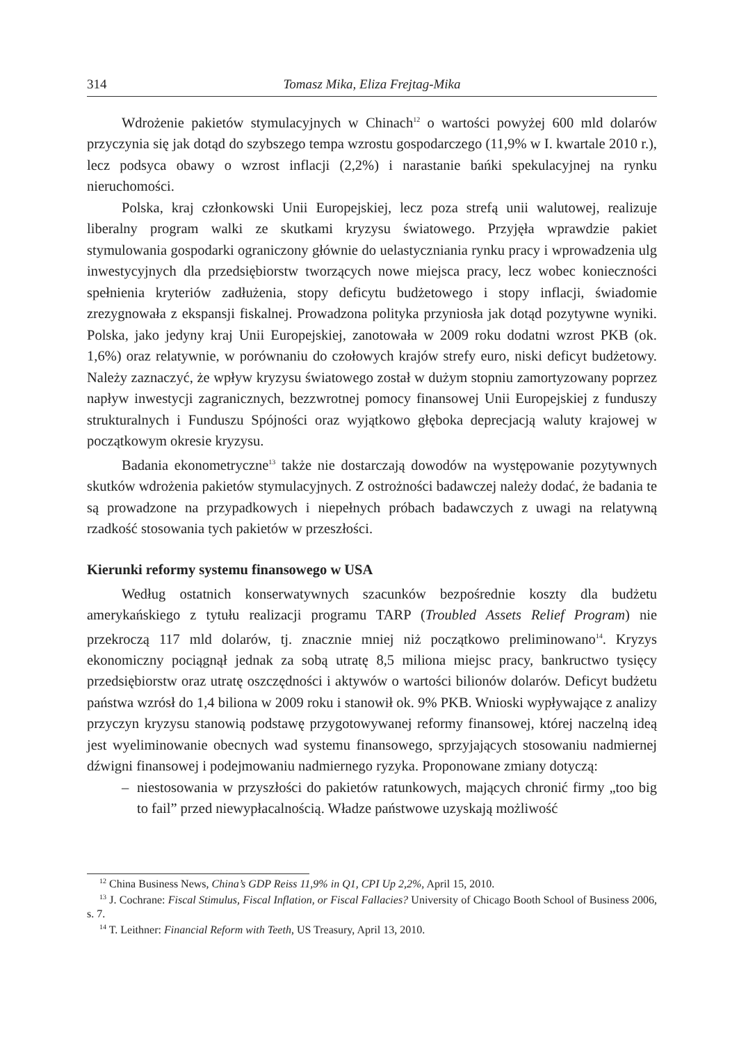314 Tomasz Mika, Eliza Frejtag-Mika
Wdrożenie pakietów stymulacyjnych w Chinach<sup>12</sup> o wartości powyżej 600 mld dolarów przyczynia się jak dotąd do szybszego tempa wzrostu gospodarczego (11,9% w I. kwartale 2010 r.), lecz podsyca obawy o wzrost inflacji (2,2%) i narastanie bańki spekulacyjnej na rynku nieruchomości.
Polska, kraj członkowski Unii Europejskiej, lecz poza strefą unii walutowej, realizuje liberalny program walki ze skutkami kryzysu światowego. Przyjęła wprawdzie pakiet stymulowania gospodarki ograniczony głównie do uelastyczniania rynku pracy i wprowadzenia ulg inwestycyjnych dla przedsiębiorstw tworzących nowe miejsca pracy, lecz wobec konieczności spełnienia kryteriów zadłużenia, stopy deficytu budżetowego i stopy inflacji, świadomie zrezygnowała z ekspansji fiskalnej. Prowadzona polityka przyniosła jak dotąd pozytywne wyniki. Polska, jako jedyny kraj Unii Europejskiej, zanotowała w 2009 roku dodatni wzrost PKB (ok. 1,6%) oraz relatywnie, w porównaniu do czołowych krajów strefy euro, niski deficyt budżetowy. Należy zaznaczyć, że wpływ kryzysu światowego został w dużym stopniu zamortyzowany poprzez napływ inwestycji zagranicznych, bezzwrotnej pomocy finansowej Unii Europejskiej z funduszy strukturalnych i Funduszu Spójności oraz wyjątkowo głęboka deprecjacją waluty krajowej w początkowym okresie kryzysu.
Badania ekonometryczne<sup>13</sup> także nie dostarczają dowodów na występowanie pozytywnych skutków wdrożenia pakietów stymulacyjnych. Z ostrożności badawczej należy dodać, że badania te są prowadzone na przypadkowych i niepełnych próbach badawczych z uwagi na relatywną rzadkość stosowania tych pakietów w przeszłości.
Kierunki reformy systemu finansowego w USA
Według ostatnich konserwatywnych szacunków bezpośrednie koszty dla budżetu amerykańskiego z tytułu realizacji programu TARP (Troubled Assets Relief Program) nie przekroczą 117 mld dolarów, tj. znacznie mniej niż początkowo preliminowano<sup>14</sup>. Kryzys ekonomiczny pociągnął jednak za sobą utratę 8,5 miliona miejsc pracy, bankructwo tysięcy przedsiębiorstw oraz utratę oszczędności i aktywów o wartości bilionów dolarów. Deficyt budżetu państwa wzrósł do 1,4 biliona w 2009 roku i stanowił ok. 9% PKB. Wnioski wypływające z analizy przyczyn kryzysu stanowią podstawę przygotowywanej reformy finansowej, której naczelną ideą jest wyeliminowanie obecnych wad systemu finansowego, sprzyjających stosowaniu nadmiernej dźwigni finansowej i podejmowaniu nadmiernego ryzyka. Proponowane zmiany dotyczą:
– niestosowania w przyszłości do pakietów ratunkowych, mających chronić firmy „too big to fail” przed niewypłacalnością. Władze państwowe uzyskają możliwość
<sup>12</sup> China Business News, China’s GDP Reiss 11,9% in Q1, CPI Up 2,2%, April 15, 2010.
<sup>13</sup> J. Cochrane: Fiscal Stimulus, Fiscal Inflation, or Fiscal Fallacies? University of Chicago Booth School of Business 2006, s. 7.
<sup>14</sup> T. Leithner: Financial Reform with Teeth, US Treasury, April 13, 2010.